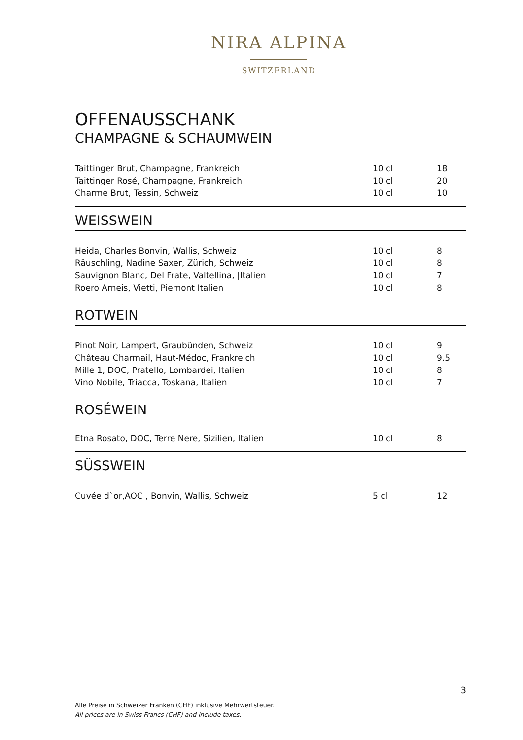NIRA ALPINA
SWITZERLAND
OFFENAUSSCHANK
CHAMPAGNE & SCHAUMWEIN
| Taittinger Brut, Champagne, Frankreich | 10 cl | 18 |
| Taittinger Rosé, Champagne, Frankreich | 10 cl | 20 |
| Charme Brut, Tessin, Schweiz | 10 cl | 10 |
WEISSWEIN
| Heida, Charles Bonvin, Wallis, Schweiz | 10 cl | 8 |
| Räuschling, Nadine Saxer, Zürich, Schweiz | 10 cl | 8 |
| Sauvignon Blanc, Del Frate, Valtellina, /Italien | 10 cl | 7 |
| Roero Arneis, Vietti, Piemont Italien | 10 cl | 8 |
ROTWEIN
| Pinot Noir, Lampert, Graubünden, Schweiz | 10 cl | 9 |
| Château Charmail, Haut-Médoc, Frankreich | 10 cl | 9.5 |
| Mille 1, DOC, Pratello, Lombardei, Italien | 10 cl | 8 |
| Vino Nobile, Triacca, Toskana, Italien | 10 cl | 7 |
ROSÉWEIN
| Etna Rosato, DOC, Terre Nere, Sizilien, Italien | 10 cl | 8 |
SÜSSWEIN
| Cuvée d`or,AOC , Bonvin, Wallis, Schweiz | 5 cl | 12 |
3
Alle Preise in Schweizer Franken (CHF) inklusive Mehrwertsteuer.
All prices are in Swiss Francs (CHF) and include taxes.